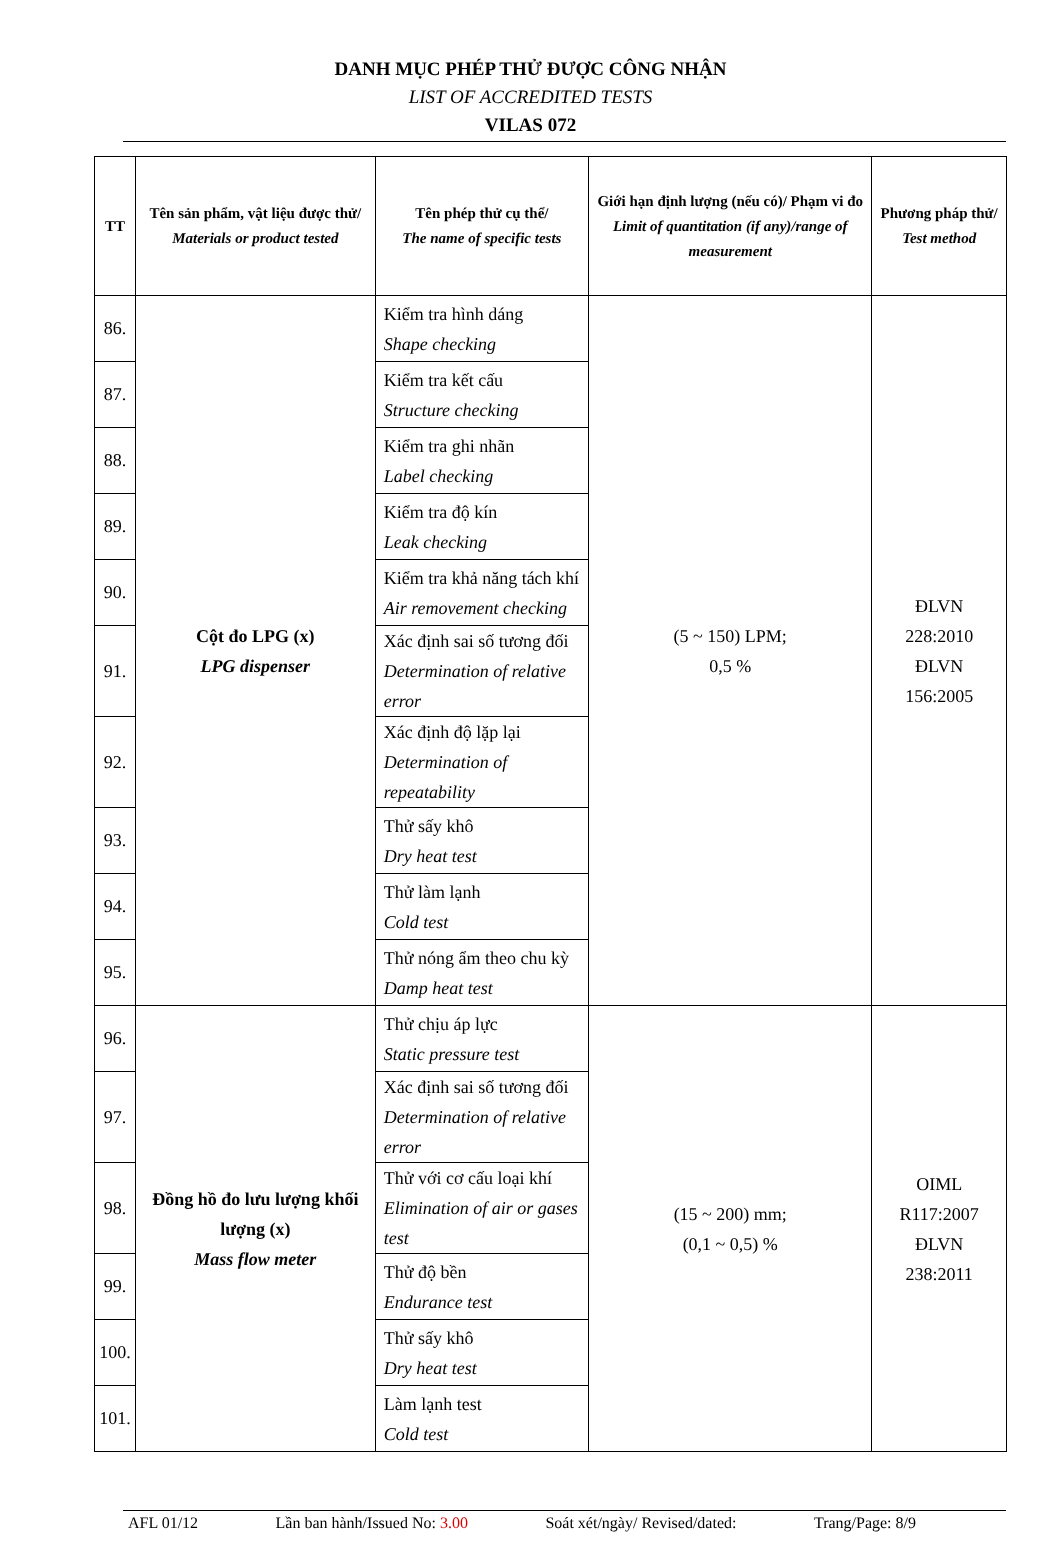DANH MỤC PHÉP THỬ ĐƯỢC CÔNG NHẬN
LIST OF ACCREDITED TESTS
VILAS 072
| TT | Tên sản phẩm, vật liệu được thử/ Materials or product tested | Tên phép thử cụ thể/ The name of specific tests | Giới hạn định lượng (nếu có)/ Phạm vi đo Limit of quantitation (if any)/range of measurement | Phương pháp thử/ Test method |
| --- | --- | --- | --- | --- |
| 86. | Cột đo LPG (x) LPG dispenser | Kiểm tra hình dáng Shape checking | (5 ~ 150) LPM; 0,5 % | ĐLVN 228:2010 ĐLVN 156:2005 |
| 87. | | Kiểm tra kết cấu Structure checking | | |
| 88. | | Kiểm tra ghi nhãn Label checking | | |
| 89. | | Kiểm tra độ kín Leak checking | | |
| 90. | | Kiểm tra khả năng tách khí Air removement checking | | |
| 91. | | Xác định sai số tương đối Determination of relative error | | |
| 92. | | Xác định độ lặp lại Determination of repeatability | | |
| 93. | | Thử sấy khô Dry heat test | | |
| 94. | | Thử làm lạnh Cold test | | |
| 95. | | Thử nóng ẩm theo chu kỳ Damp heat test | | |
| 96. | Đồng hồ đo lưu lượng khối lượng (x) Mass flow meter | Thử chịu áp lực Static pressure test | (15 ~ 200) mm; (0,1 ~ 0,5) % | OIML R117:2007 ĐLVN 238:2011 |
| 97. | | Xác định sai số tương đối Determination of relative error | | |
| 98. | | Thử với cơ cấu loại khí Elimination of air or gases test | | |
| 99. | | Thử độ bền Endurance test | | |
| 100. | | Thử sấy khô Dry heat test | | |
| 101. | | Làm lạnh test Cold test | | |
AFL 01/12 Lần ban hành/Issued No: 3.00 Soát xét/ngày/ Revised/dated: Trang/Page: 8/9